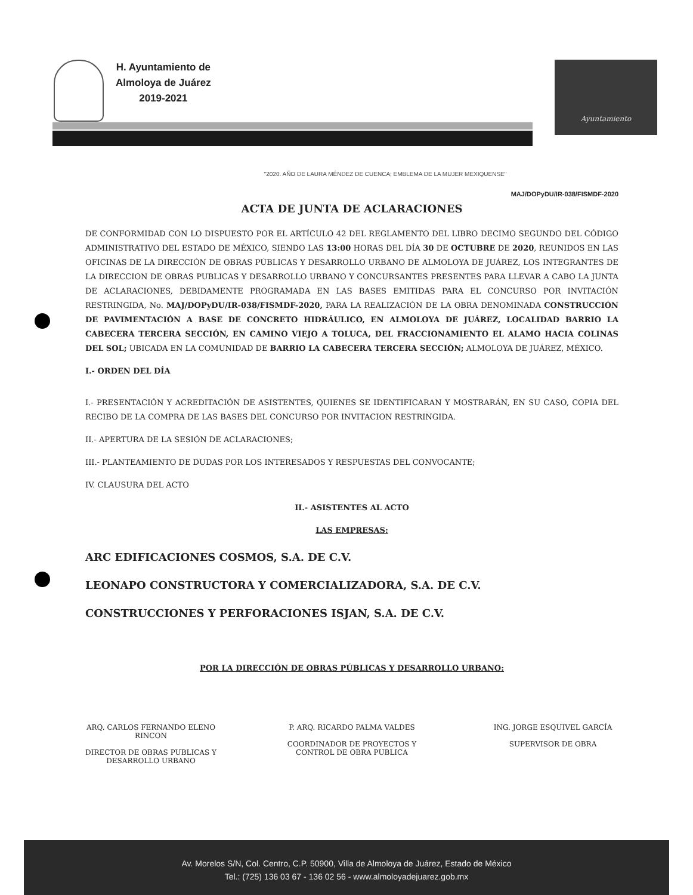H. Ayuntamiento de
Almoloya de Juárez
2019-2021
Ayuntamiento
"2020. AÑO DE LAURA MÉNDEZ DE CUENCA; EMBLEMA DE LA MUJER MEXIQUENSE"
MAJ/DOPyDU/IR-038/FISMDF-2020
ACTA DE JUNTA DE ACLARACIONES
DE CONFORMIDAD CON LO DISPUESTO POR EL ARTÍCULO 42 DEL REGLAMENTO DEL LIBRO DECIMO SEGUNDO DEL CÓDIGO ADMINISTRATIVO DEL ESTADO DE MÉXICO, SIENDO LAS 13:00 HORAS DEL DÍA 30 DE OCTUBRE DE 2020, REUNIDOS EN LAS OFICINAS DE LA DIRECCIÓN DE OBRAS PÚBLICAS Y DESARROLLO URBANO DE ALMOLOYA DE JUÁREZ, LOS INTEGRANTES DE LA DIRECCION DE OBRAS PUBLICAS Y DESARROLLO URBANO Y CONCURSANTES PRESENTES PARA LLEVAR A CABO LA JUNTA DE ACLARACIONES, DEBIDAMENTE PROGRAMADA EN LAS BASES EMITIDAS PARA EL CONCURSO POR INVITACIÓN RESTRINGIDA, No. MAJ/DOPyDU/IR-038/FISMDF-2020, PARA LA REALIZACIÓN DE LA OBRA DENOMINADA CONSTRUCCIÓN DE PAVIMENTACIÓN A BASE DE CONCRETO HIDRÁULICO, EN ALMOLOYA DE JUÁREZ, LOCALIDAD BARRIO LA CABECERA TERCERA SECCIÓN, EN CAMINO VIEJO A TOLUCA, DEL FRACCIONAMIENTO EL ALAMO HACIA COLINAS DEL SOL; UBICADA EN LA COMUNIDAD DE BARRIO LA CABECERA TERCERA SECCIÓN; ALMOLOYA DE JUÁREZ, MÉXICO.
I.- ORDEN DEL DÍA
I.- PRESENTACIÓN Y ACREDITACIÓN DE ASISTENTES, QUIENES SE IDENTIFICARAN Y MOSTRARÁN, EN SU CASO, COPIA DEL RECIBO DE LA COMPRA DE LAS BASES DEL CONCURSO POR INVITACION RESTRINGIDA.
II.- APERTURA DE LA SESIÓN DE ACLARACIONES;
III.- PLANTEAMIENTO DE DUDAS POR LOS INTERESADOS Y RESPUESTAS DEL CONVOCANTE;
IV. CLAUSURA DEL ACTO
II.- ASISTENTES AL ACTO
LAS EMPRESAS:
ARC EDIFICACIONES COSMOS, S.A. DE C.V.
LEONAPO CONSTRUCTORA Y COMERCIALIZADORA, S.A. DE C.V.
CONSTRUCCIONES Y PERFORACIONES ISJAN, S.A. DE C.V.
POR LA DIRECCIÓN DE OBRAS PÚBLICAS Y DESARROLLO URBANO:
ARQ. CARLOS FERNANDO ELENO RINCON
DIRECTOR DE OBRAS PUBLICAS Y DESARROLLO URBANO
P. ARQ. RICARDO PALMA VALDES
COORDINADOR DE PROYECTOS Y CONTROL DE OBRA PUBLICA
ING. JORGE ESQUIVEL GARCÍA
SUPERVISOR DE OBRA
Av. Morelos S/N, Col. Centro, C.P. 50900, Villa de Almoloya de Juárez, Estado de México
Tel.: (725) 136 03 67 - 136 02 56 - www.almoloyadejuarez.gob.mx